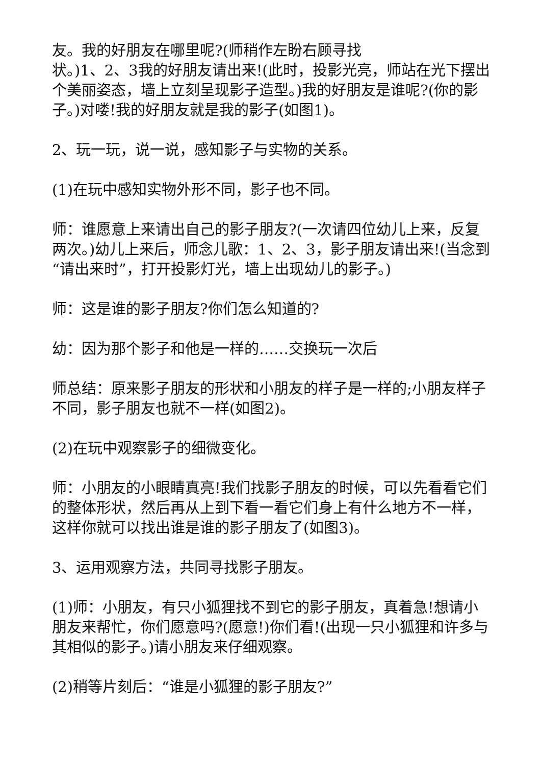友。我的好朋友在哪里呢?(师稍作左盼右顾寻找
状。)1、2、3我的好朋友请出来!(此时，投影光亮，师站在光下摆出个美丽姿态，墙上立刻呈现影子造型。)我的好朋友是谁呢?(你的影子。)对喽!我的好朋友就是我的影子(如图1)。
2、玩一玩，说一说，感知影子与实物的关系。
(1)在玩中感知实物外形不同，影子也不同。
师：谁愿意上来请出自己的影子朋友?(一次请四位幼儿上来，反复两次。)幼儿上来后，师念儿歌：1、2、3，影子朋友请出来!(当念到“请出来时”，打开投影灯光，墙上出现幼儿的影子。)
师：这是谁的影子朋友?你们怎么知道的?
幼：因为那个影子和他是一样的……交换玩一次后
师总结：原来影子朋友的形状和小朋友的样子是一样的;小朋友样子不同，影子朋友也就不一样(如图2)。
(2)在玩中观察影子的细微变化。
师：小朋友的小眼睛真亮!我们找影子朋友的时候，可以先看看它们的整体形状，然后再从上到下看一看它们身上有什么地方不一样，这样你就可以找出谁是谁的影子朋友了(如图3)。
3、运用观察方法，共同寻找影子朋友。
(1)师：小朋友，有只小狐狸找不到它的影子朋友，真着急!想请小朋友来帮忙，你们愿意吗?(愿意!)你们看!(出现一只小狐狸和许多与其相似的影子。)请小朋友来仔细观察。
(2)稍等片刻后：“谁是小狐狸的影子朋友?”